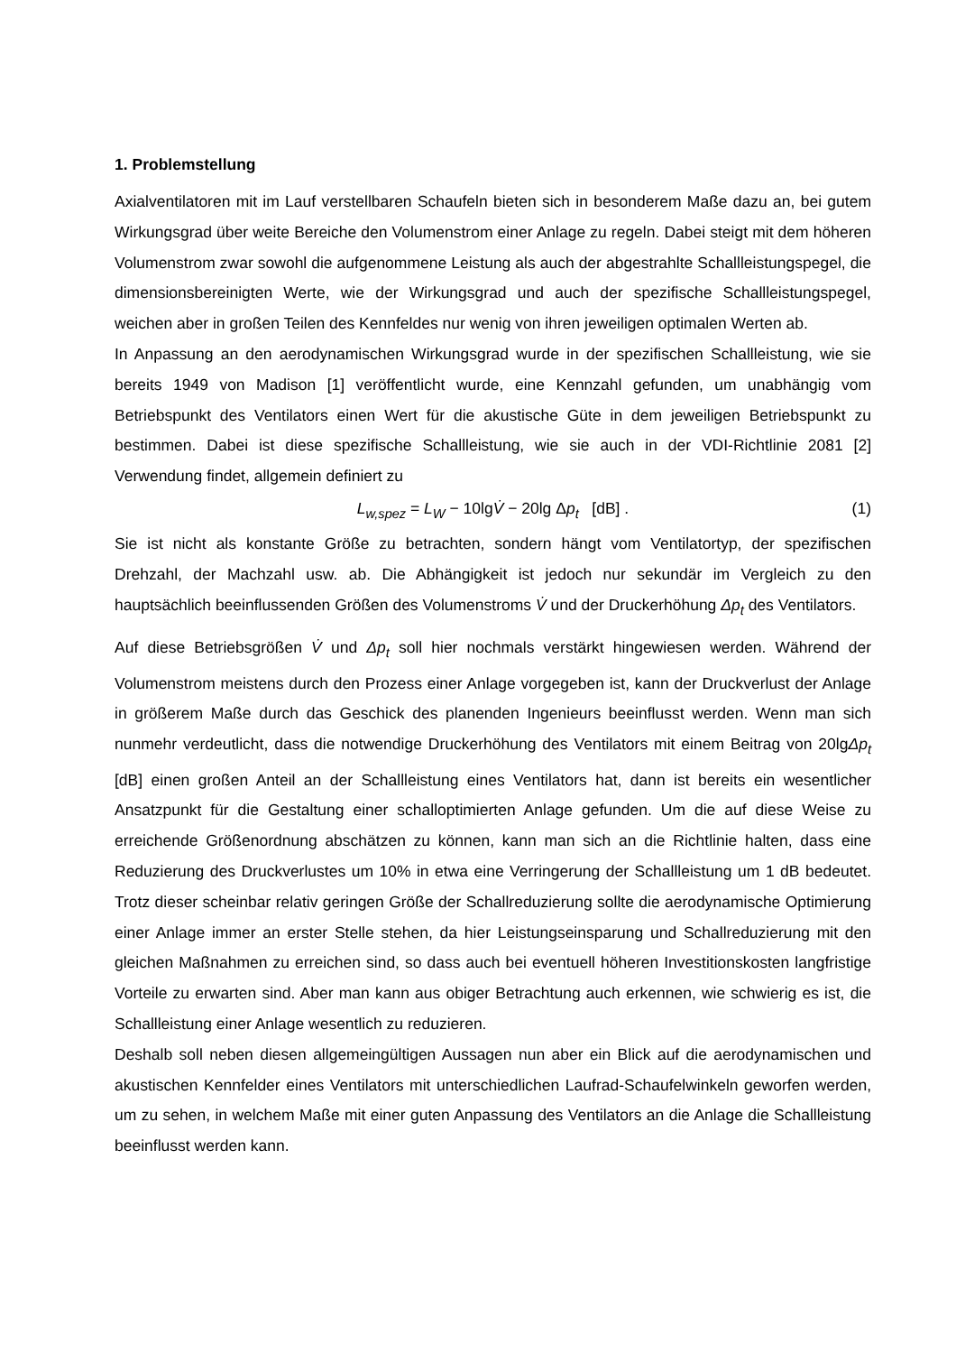1. Problemstellung
Axialventilatoren mit im Lauf verstellbaren Schaufeln bieten sich in besonderem Maße dazu an, bei gutem Wirkungsgrad über weite Bereiche den Volumenstrom einer Anlage zu regeln. Dabei steigt mit dem höheren Volumenstrom zwar sowohl die aufgenommene Leistung als auch der abgestrahlte Schallleistungspegel, die dimensionsbereinigten Werte, wie der Wirkungsgrad und auch der spezifische Schallleistungspegel, weichen aber in großen Teilen des Kennfeldes nur wenig von ihren jeweiligen optimalen Werten ab.
In Anpassung an den aerodynamischen Wirkungsgrad wurde in der spezifischen Schallleistung, wie sie bereits 1949 von Madison [1] veröffentlicht wurde, eine Kennzahl gefunden, um unabhängig vom Betriebspunkt des Ventilators einen Wert für die akustische Güte in dem jeweiligen Betriebspunkt zu bestimmen. Dabei ist diese spezifische Schallleistung, wie sie auch in der VDI-Richtlinie 2081 [2] Verwendung findet, allgemein definiert zu
L<sub>w,spez</sub> = L<sub>W</sub> − 10lgV̇ − 20lg Δp<sub>t</sub> [dB] . (1)
Sie ist nicht als konstante Größe zu betrachten, sondern hängt vom Ventilatortyp, der spezifischen Drehzahl, der Machzahl usw. ab. Die Abhängigkeit ist jedoch nur sekundär im Vergleich zu den hauptsächlich beeinflussenden Größen des Volumenstroms V̇ und der Druckerhöhung Δp<sub>t</sub> des Ventilators.
Auf diese Betriebsgrößen V̇ und Δp<sub>t</sub> soll hier nochmals verstärkt hingewiesen werden. Während der Volumenstrom meistens durch den Prozess einer Anlage vorgegeben ist, kann der Druckverlust der Anlage in größerem Maße durch das Geschick des planenden Ingenieurs beeinflusst werden. Wenn man sich nunmehr verdeutlicht, dass die notwendige Druckerhöhung des Ventilators mit einem Beitrag von 20lgΔp<sub>t</sub> [dB] einen großen Anteil an der Schallleistung eines Ventilators hat, dann ist bereits ein wesentlicher Ansatzpunkt für die Gestaltung einer schalloptimierten Anlage gefunden. Um die auf diese Weise zu erreichende Größenordnung abschätzen zu können, kann man sich an die Richtlinie halten, dass eine Reduzierung des Druckverlustes um 10% in etwa eine Verringerung der Schallleistung um 1 dB bedeutet. Trotz dieser scheinbar relativ geringen Größe der Schallreduzierung sollte die aerodynamische Optimierung einer Anlage immer an erster Stelle stehen, da hier Leistungseinsparung und Schallreduzierung mit den gleichen Maßnahmen zu erreichen sind, so dass auch bei eventuell höheren Investitionskosten langfristige Vorteile zu erwarten sind. Aber man kann aus obiger Betrachtung auch erkennen, wie schwierig es ist, die Schallleistung einer Anlage wesentlich zu reduzieren.
Deshalb soll neben diesen allgemeingültigen Aussagen nun aber ein Blick auf die aerodynamischen und akustischen Kennfelder eines Ventilators mit unterschiedlichen Laufrad-Schaufelwinkeln geworfen werden, um zu sehen, in welchem Maße mit einer guten Anpassung des Ventilators an die Anlage die Schallleistung beeinflusst werden kann.